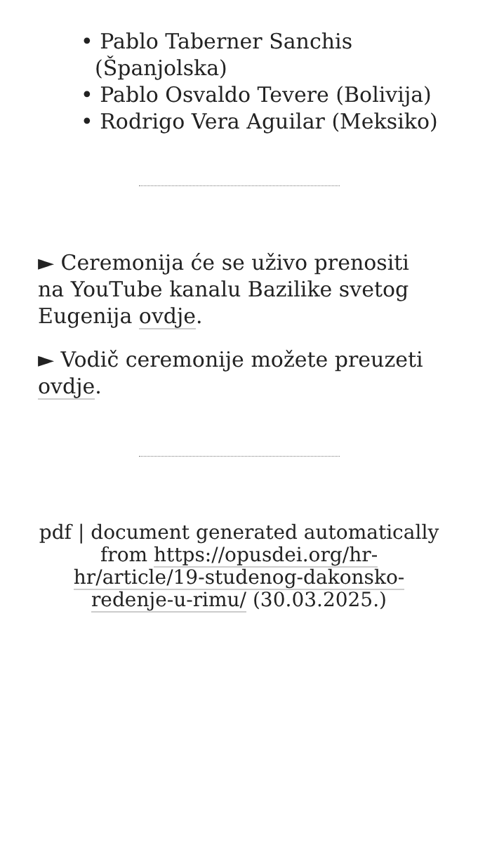• Pablo Taberner Sanchis (Španjolska)
• Pablo Osvaldo Tevere (Bolivija)
• Rodrigo Vera Aguilar (Meksiko)
► Ceremonija će se uživo prenositi na YouTube kanalu Bazilike svetog Eugenija ovdje.
► Vodič ceremonije možete preuzeti ovdje.
pdf | document generated automatically from https://opusdei.org/hr-hr/article/19-studenog-dakonsko-redenje-u-rimu/ (30.03.2025.)